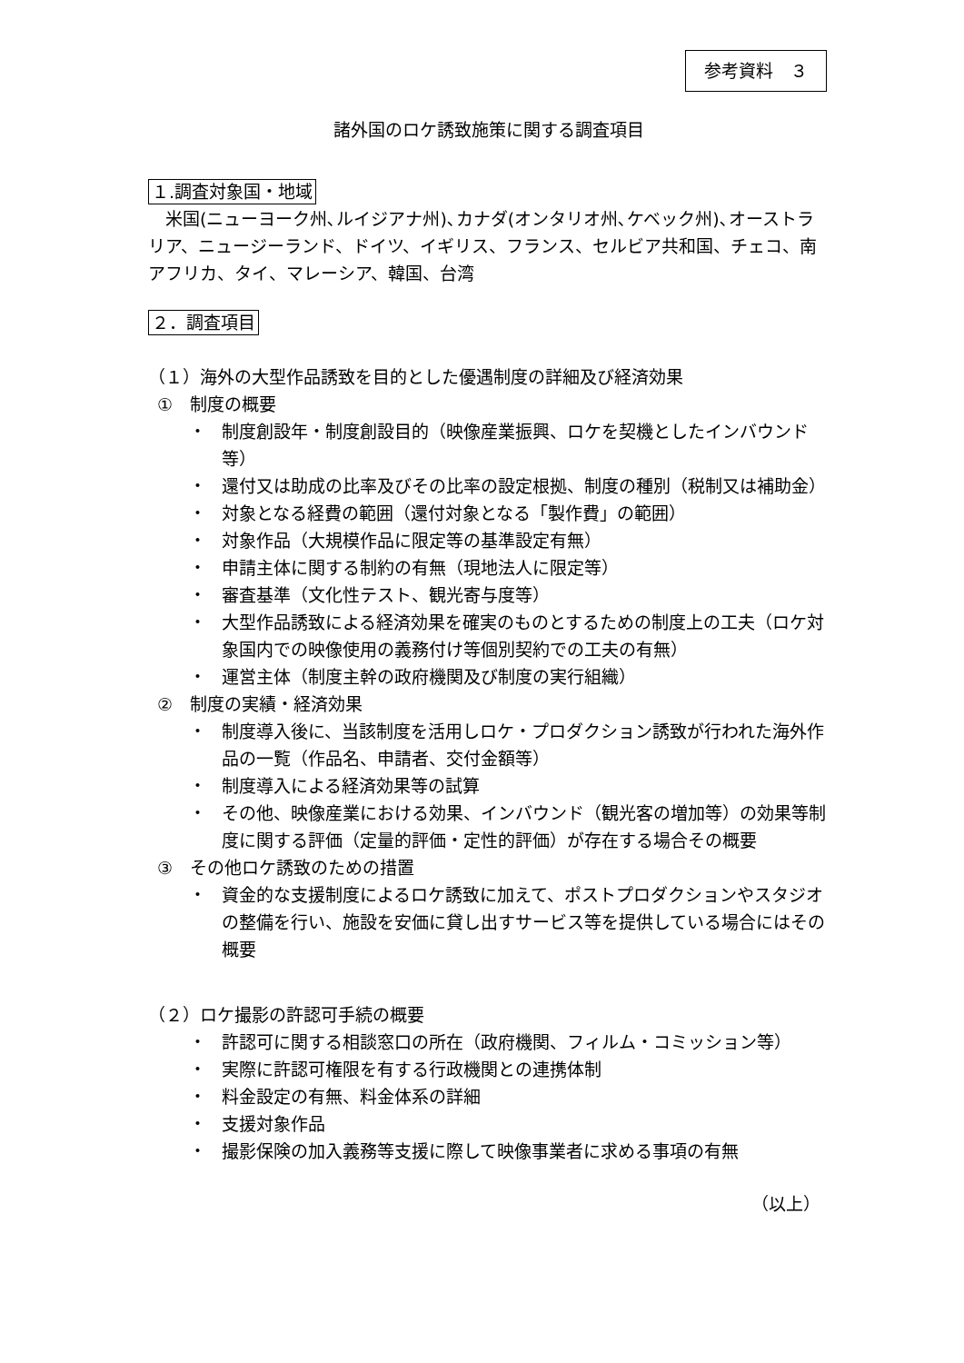参考資料　３
諸外国のロケ誘致施策に関する調査項目
１.調査対象国・地域
　米国(ニューヨーク州､ルイジアナ州)､カナダ(オンタリオ州､ケベック州)､オーストラリア、ニュージーランド、ドイツ、イギリス、フランス、セルビア共和国、チェコ、南アフリカ、タイ、マレーシア、韓国、台湾
２．調査項目
（１）海外の大型作品誘致を目的とした優遇制度の詳細及び経済効果
①　制度の概要
・ 制度創設年・制度創設目的（映像産業振興、ロケを契機としたインバウンド等）
・ 還付又は助成の比率及びその比率の設定根拠、制度の種別（税制又は補助金）
・ 対象となる経費の範囲（還付対象となる「製作費」の範囲）
・ 対象作品（大規模作品に限定等の基準設定有無）
・ 申請主体に関する制約の有無（現地法人に限定等）
・ 審査基準（文化性テスト、観光寄与度等）
・ 大型作品誘致による経済効果を確実のものとするための制度上の工夫（ロケ対象国内での映像使用の義務付け等個別契約での工夫の有無）
・ 運営主体（制度主幹の政府機関及び制度の実行組織）
②　制度の実績・経済効果
・ 制度導入後に、当該制度を活用しロケ・プロダクション誘致が行われた海外作品の一覧（作品名、申請者、交付金額等）
・ 制度導入による経済効果等の試算
・ その他、映像産業における効果、インバウンド（観光客の増加等）の効果等制度に関する評価（定量的評価・定性的評価）が存在する場合その概要
③　その他ロケ誘致のための措置
・ 資金的な支援制度によるロケ誘致に加えて、ポストプロダクションやスタジオの整備を行い、施設を安価に貸し出すサービス等を提供している場合にはその概要
（２）ロケ撮影の許認可手続の概要
・ 許認可に関する相談窓口の所在（政府機関、フィルム・コミッション等）
・ 実際に許認可権限を有する行政機関との連携体制
・ 料金設定の有無、料金体系の詳細
・ 支援対象作品
・ 撮影保険の加入義務等支援に際して映像事業者に求める事項の有無
（以上）